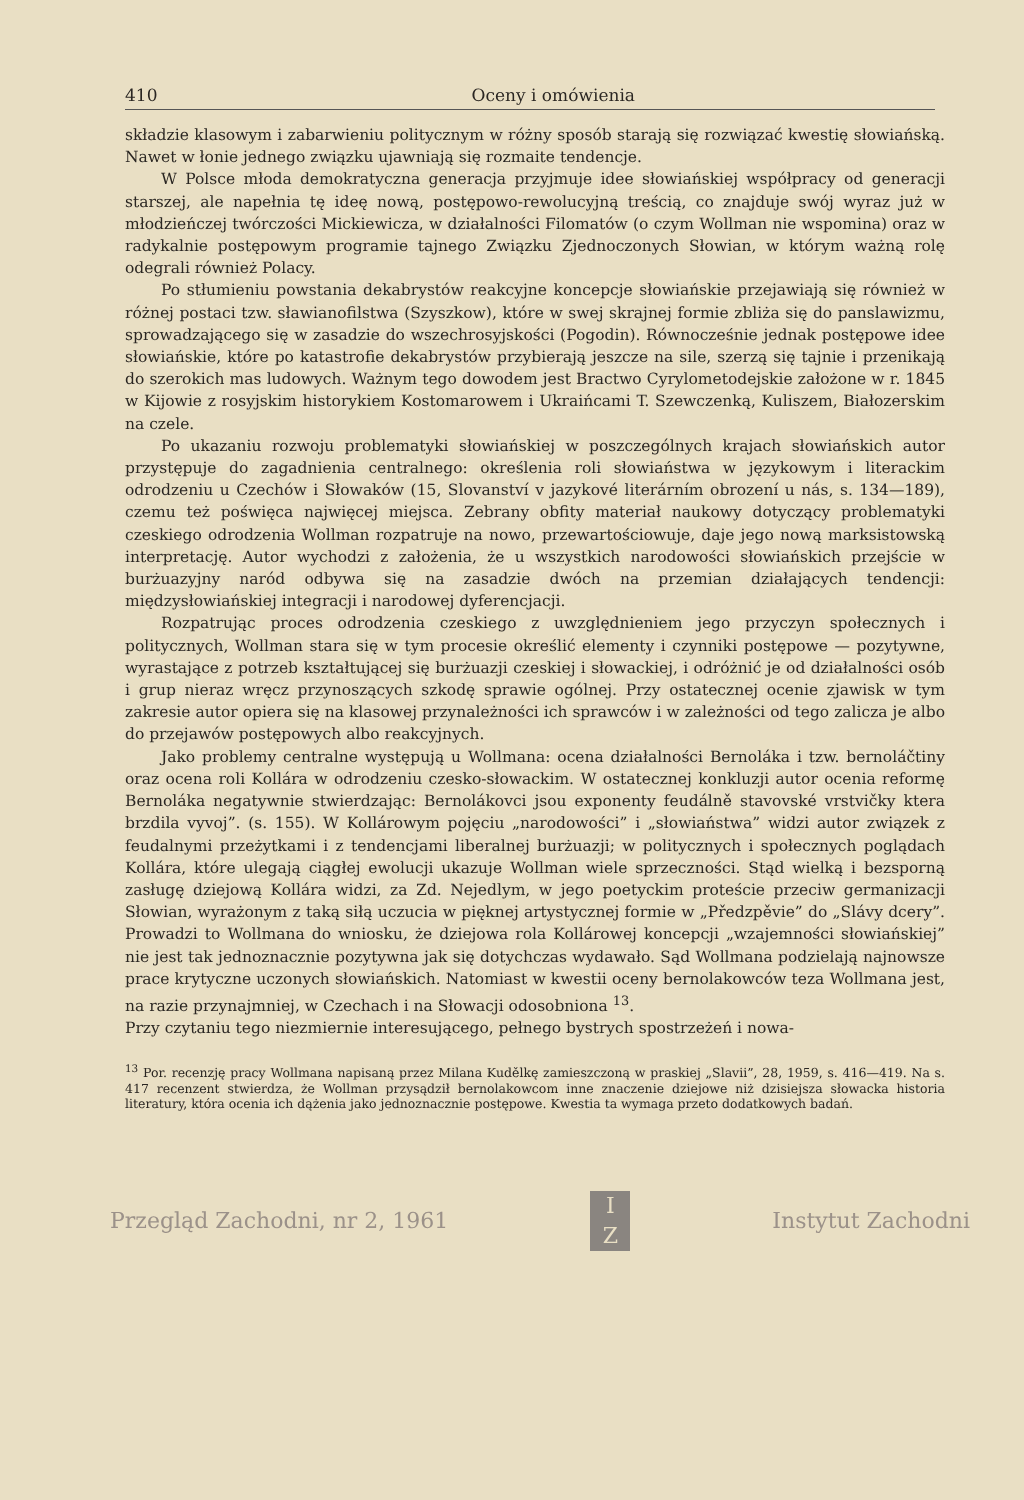410 Oceny i omówienia
składzie klasowym i zabarwieniu politycznym w różny sposób starają się rozwiązać kwestię słowiańską. Nawet w łonie jednego związku ujawniają się rozmaite tendencje.
W Polsce młoda demokratyczna generacja przyjmuje idee słowiańskiej współpracy od generacji starszej, ale napełnia tę ideę nową, postępowo-rewolucyjną treścią, co znajduje swój wyraz już w młodzieńczej twórczości Mickiewicza, w działalności Filomatów (o czym Wollman nie wspomina) oraz w radykalnie postępowym programie tajnego Związku Zjednoczonych Słowian, w którym ważną rolę odegrali również Polacy.
Po stłumieniu powstania dekabrystów reakcyjne koncepcje słowiańskie przejawiają się również w różnej postaci tzw. sławianofilstwa (Szyszkow), które w swej skrajnej formie zbliża się do panslawizmu, sprowadzającego się w zasadzie do wszechrosyjskości (Pogodin). Równocześnie jednak postępowe idee słowiańskie, które po katastrofie dekabrystów przybierają jeszcze na sile, szerzą się tajnie i przenikają do szerokich mas ludowych. Ważnym tego dowodem jest Bractwo Cyrylometodejskie założone w r. 1845 w Kijowie z rosyjskim historykiem Kostomarowem i Ukraińcami T. Szewczenką, Kuliszem, Białozerskim na czele.
Po ukazaniu rozwoju problematyki słowiańskiej w poszczególnych krajach słowiańskich autor przystępuje do zagadnienia centralnego: określenia roli słowiaństwa w językowym i literackim odrodzeniu u Czechów i Słowaków (15, Slovanství v jazykové literárním obrození u nás, s. 134—189), czemu też poświęca najwięcej miejsca. Zebrany obfity materiał naukowy dotyczący problematyki czeskiego odrodzenia Wollman rozpatruje na nowo, przewartościowuje, daje jego nową marksistowską interpretację. Autor wychodzi z założenia, że u wszystkich narodowości słowiańskich przejście w burżuazyjny naród odbywa się na zasadzie dwóch na przemian działających tendencji: międzysłowiańskiej integracji i narodowej dyferencjacji.
Rozpatrując proces odrodzenia czeskiego z uwzględnieniem jego przyczyn społecznych i politycznych, Wollman stara się w tym procesie określić elementy i czynniki postępowe — pozytywne, wyrastające z potrzeb kształtującej się burżuazji czeskiej i słowackiej, i odróżnić je od działalności osób i grup nieraz wręcz przynoszących szkodę sprawie ogólnej. Przy ostatecznej ocenie zjawisk w tym zakresie autor opiera się na klasowej przynależności ich sprawców i w zależności od tego zalicza je albo do przejawów postępowych albo reakcyjnych.
Jako problemy centralne występują u Wollmana: ocena działalności Bernoláka i tzw. bernoláčtiny oraz ocena roli Kollára w odrodzeniu czesko-słowackim. W ostatecznej konkluzji autor ocenia reformę Bernoláka negatywnie stwierdzając: Bernolákovci jsou exponenty feudálně stavovské vrstvičky ktera brzdila vyvoj”. (s. 155). W Kollárowym pojęciu „narodowości” i „słowiaństwa” widzi autor związek z feudalnymi przeżytkami i z tendencjami liberalnej burżuazji; w politycznych i społecznych poglądach Kollára, które ulegają ciągłej ewolucji ukazuje Wollman wiele sprzeczności. Stąd wielką i bezsporną zasługę dziejową Kollára widzi, za Zd. Nejedlym, w jego poetyckim proteście przeciw germanizacji Słowian, wyrażonym z taką siłą uczucia w pięknej artystycznej formie w „Předzpěvie” do „Slávy dcery”. Prowadzi to Wollmana do wniosku, że dziejowa rola Kollárowej koncepcji „wzajemności słowiańskiej” nie jest tak jednoznacznie pozytywna jak się dotychczas wydawało. Sąd Wollmana podzielają najnowsze prace krytyczne uczonych słowiańskich. Natomiast w kwestii oceny bernolakowców teza Wollmana jest, na razie przynajmniej, w Czechach i na Słowacji odosobniona <sup>13</sup>.
Przy czytaniu tego niezmiernie interesującego, pełnego bystrych spostrzeżeń i nowa-
<sup>13</sup> Por. recenzję pracy Wollmana napisaną przez Milana Kudělkę zamieszczoną w praskiej „Slavii”, 28, 1959, s. 416—419. Na s. 417 recenzent stwierdza, że Wollman przysądził bernolakowcom inne znaczenie dziejowe niż dzisiejsza słowacka historia literatury, która ocenia ich dążenia jako jednoznacznie postępowe. Kwestia ta wymaga przeto dodatkowych badań.
Przegląd Zachodni, nr 2, 1961
I
Z
Instytut Zachodni